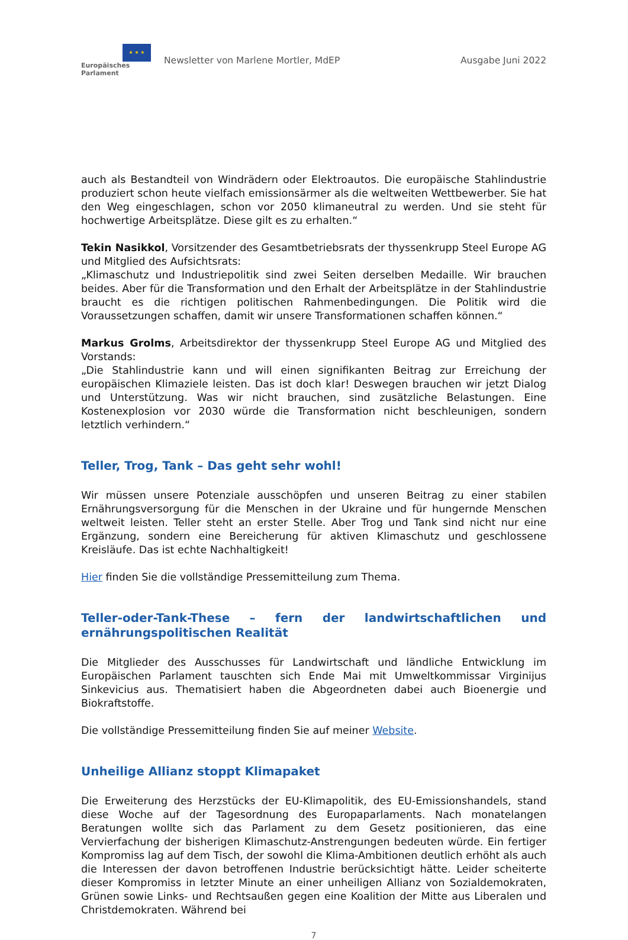★ ★ ★
Europäisches Parlament
Newsletter von Marlene Mortler, MdEP
Ausgabe Juni 2022
auch als Bestandteil von Windrädern oder Elektroautos. Die europäische Stahlindustrie produziert schon heute vielfach emissionsärmer als die weltweiten Wettbewerber. Sie hat den Weg eingeschlagen, schon vor 2050 klimaneutral zu werden. Und sie steht für hochwertige Arbeitsplätze. Diese gilt es zu erhalten.“
Tekin Nasikkol, Vorsitzender des Gesamtbetriebsrats der thyssenkrupp Steel Europe AG und Mitglied des Aufsichtsrats:
„Klimaschutz und Industriepolitik sind zwei Seiten derselben Medaille. Wir brauchen beides. Aber für die Transformation und den Erhalt der Arbeitsplätze in der Stahlindustrie braucht es die richtigen politischen Rahmenbedingungen. Die Politik wird die Voraussetzungen schaffen, damit wir unsere Transformationen schaffen können.“
Markus Grolms, Arbeitsdirektor der thyssenkrupp Steel Europe AG und Mitglied des Vorstands:
„Die Stahlindustrie kann und will einen signifikanten Beitrag zur Erreichung der europäischen Klimaziele leisten. Das ist doch klar! Deswegen brauchen wir jetzt Dialog und Unterstützung. Was wir nicht brauchen, sind zusätzliche Belastungen. Eine Kostenexplosion vor 2030 würde die Transformation nicht beschleunigen, sondern letztlich verhindern.“
Teller, Trog, Tank – Das geht sehr wohl!
Wir müssen unsere Potenziale ausschöpfen und unseren Beitrag zu einer stabilen Ernährungsversorgung für die Menschen in der Ukraine und für hungernde Menschen weltweit leisten. Teller steht an erster Stelle. Aber Trog und Tank sind nicht nur eine Ergänzung, sondern eine Bereicherung für aktiven Klimaschutz und geschlossene Kreisläufe. Das ist echte Nachhaltigkeit!
Hier finden Sie die vollständige Pressemitteilung zum Thema.
Teller-oder-Tank-These – fern der landwirtschaftlichen und ernährungspolitischen Realität
Die Mitglieder des Ausschusses für Landwirtschaft und ländliche Entwicklung im Europäischen Parlament tauschten sich Ende Mai mit Umweltkommissar Virginijus Sinkevicius aus. Thematisiert haben die Abgeordneten dabei auch Bioenergie und Biokraftstoffe.
Die vollständige Pressemitteilung finden Sie auf meiner Website.
Unheilige Allianz stoppt Klimapaket
Die Erweiterung des Herzstücks der EU-Klimapolitik, des EU-Emissionshandels, stand diese Woche auf der Tagesordnung des Europaparlaments. Nach monatelangen Beratungen wollte sich das Parlament zu dem Gesetz positionieren, das eine Vervierfachung der bisherigen Klimaschutz-Anstrengungen bedeuten würde. Ein fertiger Kompromiss lag auf dem Tisch, der sowohl die Klima-Ambitionen deutlich erhöht als auch die Interessen der davon betroffenen Industrie berücksichtigt hätte. Leider scheiterte dieser Kompromiss in letzter Minute an einer unheiligen Allianz von Sozialdemokraten, Grünen sowie Links- und Rechtsaußen gegen eine Koalition der Mitte aus Liberalen und Christdemokraten. Während bei
7